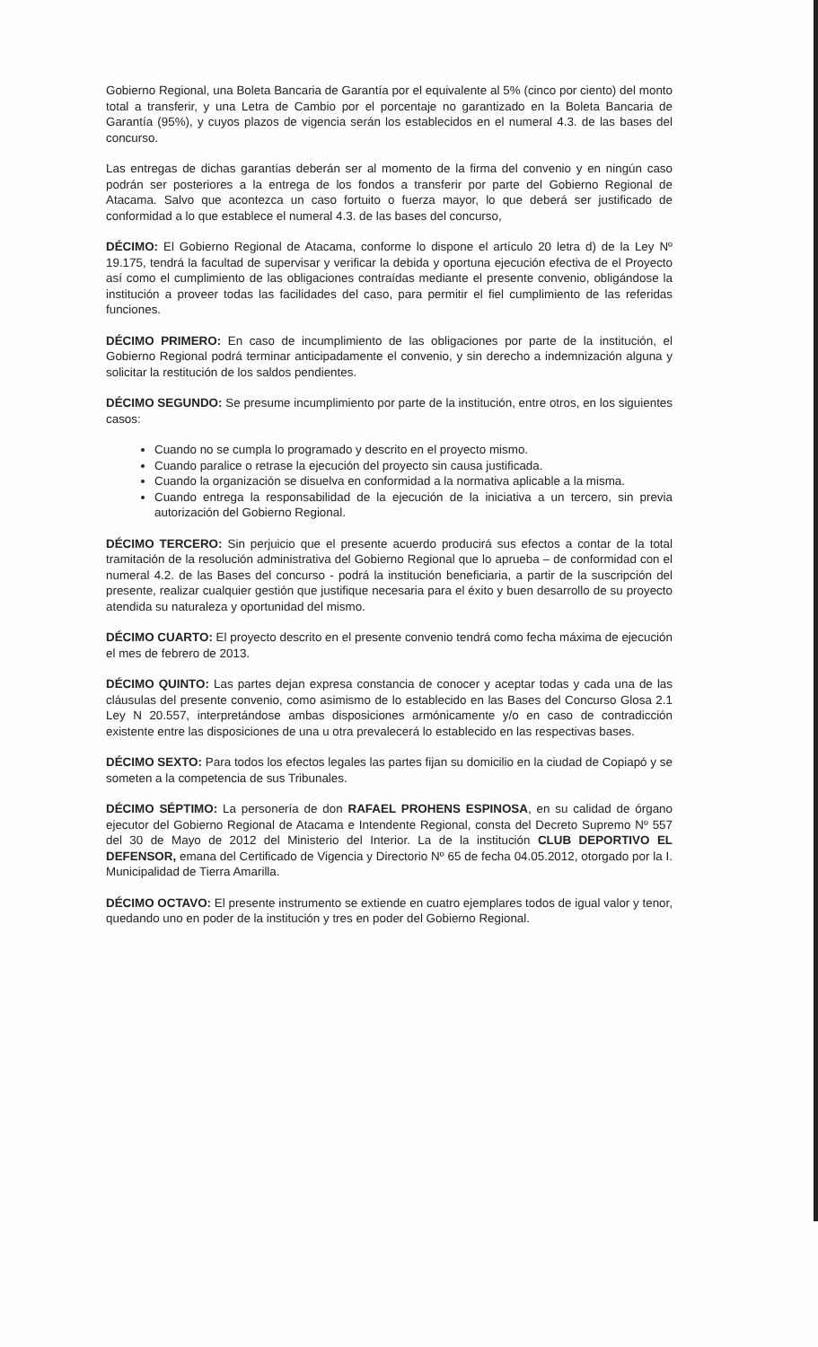Gobierno Regional, una Boleta Bancaria de Garantía por el equivalente al 5% (cinco por ciento) del monto total a transferir, y una Letra de Cambio por el porcentaje no garantizado en la Boleta Bancaria de Garantía (95%), y cuyos plazos de vigencia serán los establecidos en el numeral 4.3. de las bases del concurso.
Las entregas de dichas garantías deberán ser al momento de la firma del convenio y en ningún caso podrán ser posteriores a la entrega de los fondos a transferir por parte del Gobierno Regional de Atacama. Salvo que acontezca un caso fortuito o fuerza mayor, lo que deberá ser justificado de conformidad a lo que establece el numeral 4.3. de las bases del concurso,
DÉCIMO: El Gobierno Regional de Atacama, conforme lo dispone el artículo 20 letra d) de la Ley Nº 19.175, tendrá la facultad de supervisar y verificar la debida y oportuna ejecución efectiva de el Proyecto así como el cumplimiento de las obligaciones contraídas mediante el presente convenio, obligándose la institución a proveer todas las facilidades del caso, para permitir el fiel cumplimiento de las referidas funciones.
DÉCIMO PRIMERO: En caso de incumplimiento de las obligaciones por parte de la institución, el Gobierno Regional podrá terminar anticipadamente el convenio, y sin derecho a indemnización alguna y solicitar la restitución de los saldos pendientes.
DÉCIMO SEGUNDO: Se presume incumplimiento por parte de la institución, entre otros, en los siguientes casos:
Cuando no se cumpla lo programado y descrito en el proyecto mismo.
Cuando paralice o retrase la ejecución del proyecto sin causa justificada.
Cuando la organización se disuelva en conformidad a la normativa aplicable a la misma.
Cuando entrega la responsabilidad de la ejecución de la iniciativa a un tercero, sin previa autorización del Gobierno Regional.
DÉCIMO TERCERO: Sin perjuicio que el presente acuerdo producirá sus efectos a contar de la total tramitación de la resolución administrativa del Gobierno Regional que lo aprueba – de conformidad con el numeral 4.2. de las Bases del concurso - podrá la institución beneficiaria, a partir de la suscripción del presente, realizar cualquier gestión que justifique necesaria para el éxito y buen desarrollo de su proyecto atendida su naturaleza y oportunidad del mismo.
DÉCIMO CUARTO: El proyecto descrito en el presente convenio tendrá como fecha máxima de ejecución el mes de febrero de 2013.
DÉCIMO QUINTO: Las partes dejan expresa constancia de conocer y aceptar todas y cada una de las cláusulas del presente convenio, como asimismo de lo establecido en las Bases del Concurso Glosa 2.1 Ley N 20.557, interpretándose ambas disposiciones armónicamente y/o en caso de contradicción existente entre las disposiciones de una u otra prevalecerá lo establecido en las respectivas bases.
DÉCIMO SEXTO: Para todos los efectos legales las partes fijan su domicilio en la ciudad de Copiapó y se someten a la competencia de sus Tribunales.
DÉCIMO SÉPTIMO: La personería de don RAFAEL PROHENS ESPINOSA, en su calidad de órgano ejecutor del Gobierno Regional de Atacama e Intendente Regional, consta del Decreto Supremo Nº 557 del 30 de Mayo de 2012 del Ministerio del Interior. La de la institución CLUB DEPORTIVO EL DEFENSOR, emana del Certificado de Vigencia y Directorio Nº 65 de fecha 04.05.2012, otorgado por la I. Municipalidad de Tierra Amarilla.
DÉCIMO OCTAVO: El presente instrumento se extiende en cuatro ejemplares todos de igual valor y tenor, quedando uno en poder de la institución y tres en poder del Gobierno Regional.